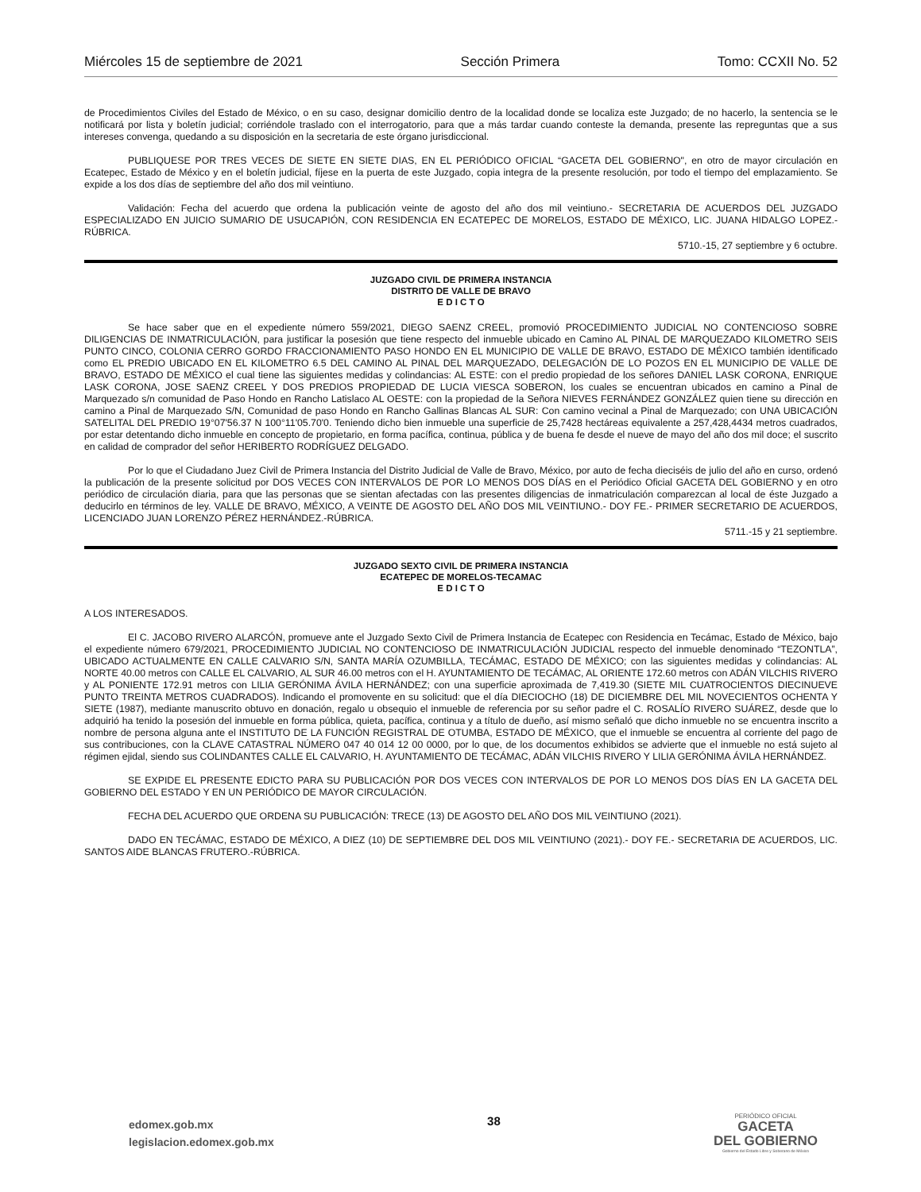Miércoles 15 de septiembre de 2021 Sección Primera Tomo: CCXII No. 52
de Procedimientos Civiles del Estado de México, o en su caso, designar domicilio dentro de la localidad donde se localiza este Juzgado; de no hacerlo, la sentencia se le notificará por lista y boletín judicial; corriéndole traslado con el interrogatorio, para que a más tardar cuando conteste la demanda, presente las repreguntas que a sus intereses convenga, quedando a su disposición en la secretaria de este órgano jurisdiccional.
PUBLIQUESE POR TRES VECES DE SIETE EN SIETE DIAS, EN EL PERIÓDICO OFICIAL “GACETA DEL GOBIERNO", en otro de mayor circulación en Ecatepec, Estado de México y en el boletín judicial, fíjese en la puerta de este Juzgado, copia integra de la presente resolución, por todo el tiempo del emplazamiento. Se expide a los dos días de septiembre del año dos mil veintiuno.
Validación: Fecha del acuerdo que ordena la publicación veinte de agosto del año dos mil veintiuno.- SECRETARIA DE ACUERDOS DEL JUZGADO ESPECIALIZADO EN JUICIO SUMARIO DE USUCAPIÓN, CON RESIDENCIA EN ECATEPEC DE MORELOS, ESTADO DE MÉXICO, LIC. JUANA HIDALGO LOPEZ.-RÚBRICA.
5710.-15, 27 septiembre y 6 octubre.
JUZGADO CIVIL DE PRIMERA INSTANCIA
DISTRITO DE VALLE DE BRAVO
E D I C T O
Se hace saber que en el expediente número 559/2021, DIEGO SAENZ CREEL, promovió PROCEDIMIENTO JUDICIAL NO CONTENCIOSO SOBRE DILIGENCIAS DE INMATRICULACIÓN, para justificar la posesión que tiene respecto del inmueble ubicado en Camino AL PINAL DE MARQUEZADO KILOMETRO SEIS PUNTO CINCO, COLONIA CERRO GORDO FRACCIONAMIENTO PASO HONDO EN EL MUNICIPIO DE VALLE DE BRAVO, ESTADO DE MÉXICO también identificado como EL PREDIO UBICADO EN EL KILOMETRO 6.5 DEL CAMINO AL PINAL DEL MARQUEZADO, DELEGACIÓN DE LO POZOS EN EL MUNICIPIO DE VALLE DE BRAVO, ESTADO DE MÉXICO el cual tiene las siguientes medidas y colindancias: AL ESTE: con el predio propiedad de los señores DANIEL LASK CORONA, ENRIQUE LASK CORONA, JOSE SAENZ CREEL Y DOS PREDIOS PROPIEDAD DE LUCIA VIESCA SOBERON, los cuales se encuentran ubicados en camino a Pinal de Marquezado s/n comunidad de Paso Hondo en Rancho Latislaco AL OESTE: con la propiedad de la Señora NIEVES FERNÁNDEZ GONZÁLEZ quien tiene su dirección en camino a Pinal de Marquezado S/N, Comunidad de paso Hondo en Rancho Gallinas Blancas AL SUR: Con camino vecinal a Pinal de Marquezado; con UNA UBICACIÓN SATELITAL DEL PREDIO 19°07'56.37 N 100°11'05.70'0. Teniendo dicho bien inmueble una superficie de 25,7428 hectáreas equivalente a 257,428,4434 metros cuadrados, por estar detentando dicho inmueble en concepto de propietario, en forma pacífica, continua, pública y de buena fe desde el nueve de mayo del año dos mil doce; el suscrito en calidad de comprador del señor HERIBERTO RODRÍGUEZ DELGADO.
Por lo que el Ciudadano Juez Civil de Primera Instancia del Distrito Judicial de Valle de Bravo, México, por auto de fecha dieciséis de julio del año en curso, ordenó la publicación de la presente solicitud por DOS VECES CON INTERVALOS DE POR LO MENOS DOS DÍAS en el Periódico Oficial GACETA DEL GOBIERNO y en otro periódico de circulación diaria, para que las personas que se sientan afectadas con las presentes diligencias de inmatriculación comparezcan al local de éste Juzgado a deducirlo en términos de ley. VALLE DE BRAVO, MÉXICO, A VEINTE DE AGOSTO DEL AÑO DOS MIL VEINTIUNO.- DOY FE.- PRIMER SECRETARIO DE ACUERDOS, LICENCIADO JUAN LORENZO PÉREZ HERNÁNDEZ.-RÚBRICA.
5711.-15 y 21 septiembre.
JUZGADO SEXTO CIVIL DE PRIMERA INSTANCIA
ECATEPEC DE MORELOS-TECAMAC
E D I C T O
A LOS INTERESADOS.
El C. JACOBO RIVERO ALARCÓN, promueve ante el Juzgado Sexto Civil de Primera Instancia de Ecatepec con Residencia en Tecámac, Estado de México, bajo el expediente número 679/2021, PROCEDIMIENTO JUDICIAL NO CONTENCIOSO DE INMATRICULACIÓN JUDICIAL respecto del inmueble denominado “TEZONTLA”, UBICADO ACTUALMENTE EN CALLE CALVARIO S/N, SANTA MARÍA OZUMBILLA, TECÁMAC, ESTADO DE MÉXICO; con las siguientes medidas y colindancias: AL NORTE 40.00 metros con CALLE EL CALVARIO, AL SUR 46.00 metros con el H. AYUNTAMIENTO DE TECÁMAC, AL ORIENTE 172.60 metros con ADÁN VILCHIS RIVERO y AL PONIENTE 172.91 metros con LILIA GERÓNIMA ÁVILA HERNÁNDEZ; con una superficie aproximada de 7,419.30 (SIETE MIL CUATROCIENTOS DIECINUEVE PUNTO TREINTA METROS CUADRADOS). Indicando el promovente en su solicitud: que el día DIECIOCHO (18) DE DICIEMBRE DEL MIL NOVECIENTOS OCHENTA Y SIETE (1987), mediante manuscrito obtuvo en donación, regalo u obsequio el inmueble de referencia por su señor padre el C. ROSALÍO RIVERO SUÁREZ, desde que lo adquirió ha tenido la posesión del inmueble en forma pública, quieta, pacífica, continua y a título de dueño, así mismo señaló que dicho inmueble no se encuentra inscrito a nombre de persona alguna ante el INSTITUTO DE LA FUNCIÓN REGISTRAL DE OTUMBA, ESTADO DE MÉXICO, que el inmueble se encuentra al corriente del pago de sus contribuciones, con la CLAVE CATASTRAL NÚMERO 047 40 014 12 00 0000, por lo que, de los documentos exhibidos se advierte que el inmueble no está sujeto al régimen ejidal, siendo sus COLINDANTES CALLE EL CALVARIO, H. AYUNTAMIENTO DE TECÁMAC, ADÁN VILCHIS RIVERO Y LILIA GERÓNIMA ÁVILA HERNÁNDEZ.
SE EXPIDE EL PRESENTE EDICTO PARA SU PUBLICACIÓN POR DOS VECES CON INTERVALOS DE POR LO MENOS DOS DÍAS EN LA GACETA DEL GOBIERNO DEL ESTADO Y EN UN PERIÓDICO DE MAYOR CIRCULACIÓN.
FECHA DEL ACUERDO QUE ORDENA SU PUBLICACIÓN: TRECE (13) DE AGOSTO DEL AÑO DOS MIL VEINTIUNO (2021).
DADO EN TECÁMAC, ESTADO DE MÉXICO, A DIEZ (10) DE SEPTIEMBRE DEL DOS MIL VEINTIUNO (2021).- DOY FE.- SECRETARIA DE ACUERDOS, LIC. SANTOS AIDE BLANCAS FRUTERO.-RÚBRICA.
edomex.gob.mx
legislacion.edomex.gob.mx
38
PERIÓDICO OFICIAL
GACETA
DEL GOBIERNO
Gobierno del Estado Libre y Soberano de México